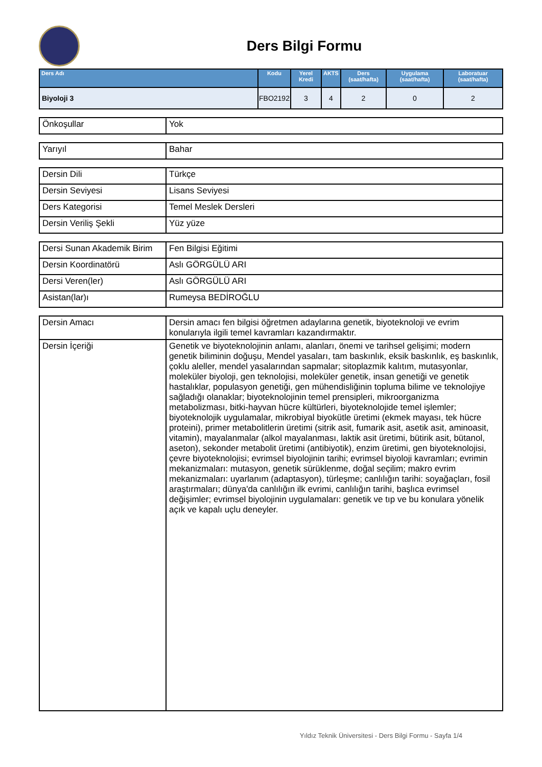Ders Bilgi Formu
| Ders Adı | Kodu | Yerel Kredi | AKTS | Ders (saat/hafta) | Uygulama (saat/hafta) | Laboratuar (saat/hafta) |
| --- | --- | --- | --- | --- | --- | --- |
| Biyoloji 3 | FBO2192 | 3 | 4 | 2 | 0 | 2 |
| Önkoşullar | Yok |
| Yarıyıl | Bahar |
| Dersin Dili | Türkçe |
| Dersin Seviyesi | Lisans Seviyesi |
| Ders Kategorisi | Temel Meslek Dersleri |
| Dersin Veriliş Şekli | Yüz yüze |
| Dersi Sunan Akademik Birim | Fen Bilgisi Eğitimi |
| Dersin Koordinatörü | Aslı GÖRGÜLÜ ARI |
| Dersi Veren(ler) | Aslı GÖRGÜLÜ ARI |
| Asistan(lar)ı | Rumeysa BEDİROĞLU |
| Dersin Amacı | Dersin amacı fen bilgisi öğretmen adaylarına genetik, biyoteknoloji ve evrim konularıyla ilgili temel kavramları kazandırmaktır. |
| Dersin İçeriği | Genetik ve biyoteknolojinin anlamı, alanları, önemi ve tarihsel gelişimi; modern genetik biliminin doğuşu, Mendel yasaları, tam baskınlık, eksik baskınlık, eş baskınlık, çoklu aleller, mendel yasalarından sapmalar; sitoplazmik kalıtım, mutasyonlar, moleküler biyoloji, gen teknolojisi, moleküler genetik, insan genetiği ve genetik hastalıklar, populasyon genetiği, gen mühendisliğinin topluma bilime ve teknolojiye sağladığı olanaklar; biyoteknolojinin temel prensipleri, mikroorganizma metabolizması, bitki-hayvan hücre kültürleri, biyoteknolojide temel işlemler; biyoteknolojik uygulamalar, mikrobiyal biyokütle üretimi (ekmek mayası, tek hücre proteini), primer metabolitlerin üretimi (sitrik asit, fumarik asit, asetik asit, aminoasit, vitamin), mayalanmalar (alkol mayalanması, laktik asit üretimi, bütirik asit, bütanol, aseton), sekonder metabolit üretimi (antibiyotik), enzim üretimi, gen biyoteknolojisi, çevre biyoteknolojisi; evrimsel biyolojinin tarihi; evrimsel biyoloji kavramları; evrimin mekanizmaları: mutasyon, genetik sürüklenme, doğal seçilim; makro evrim mekanizmaları: uyarlanım (adaptasyon), türleşme; canlılığın tarihi: soyağaçları, fosil araştırmaları; dünya'da canlılığın ilk evrimi, canlılığın tarihi, başlıca evrimsel değişimler; evrimsel biyolojinin uygulamaları: genetik ve tıp ve bu konulara yönelik açık ve kapalı uçlu deneyler. |
Yıldız Teknik Üniversitesi - Ders Bilgi Formu - Sayfa 1/4